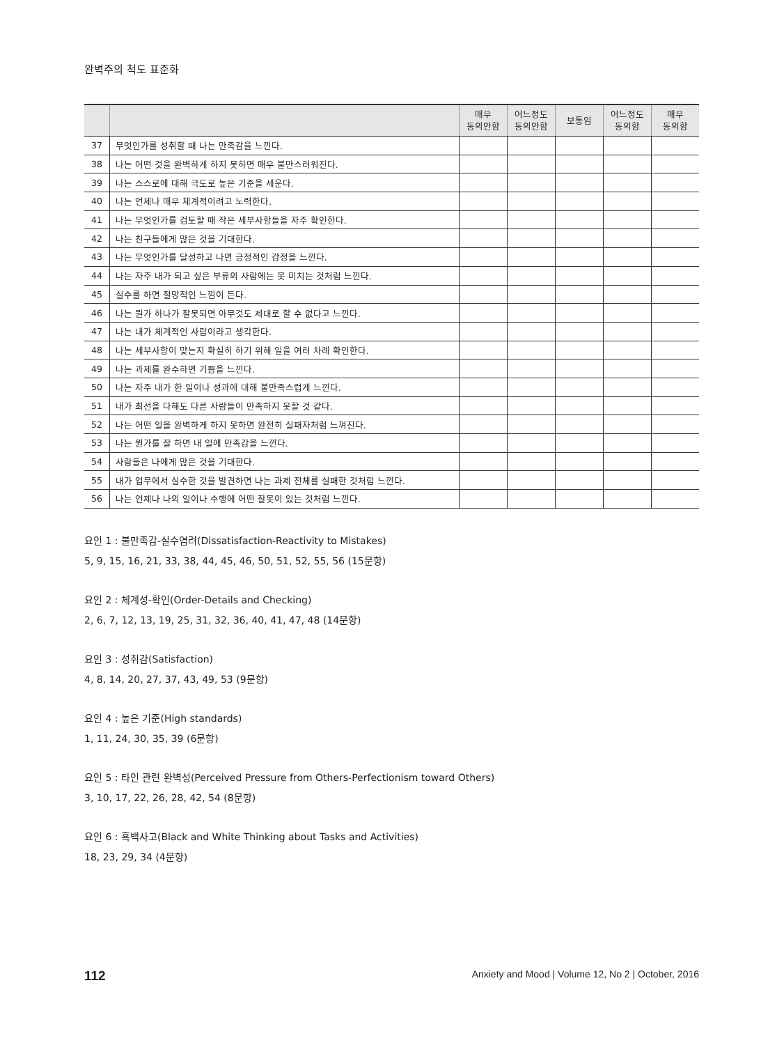완벽주의 척도 표준화
| | | 매우 동의안함 | 어느정도 동의안함 | 보통임 | 어느정도 동의함 | 매우 동의함 |
| --- | --- | --- | --- | --- | --- | --- |
| 37 | 무엇인가를 성취할 때 나는 만족감을 느낀다. | | | | | |
| 38 | 나는 어떤 것을 완벽하게 하지 못하면 매우 불만스러워진다. | | | | | |
| 39 | 나는 스스로에 대해 극도로 높은 기준을 세운다. | | | | | |
| 40 | 나는 언제나 매우 체계적이려고 노력한다. | | | | | |
| 41 | 나는 무엇인가를 검토할 때 작은 세부사항들을 자주 확인한다. | | | | | |
| 42 | 나는 친구들에게 많은 것을 기대한다. | | | | | |
| 43 | 나는 무엇인가를 달성하고 나면 긍정적인 감정을 느낀다. | | | | | |
| 44 | 나는 자주 내가 되고 싶은 부류의 사람에는 못 미치는 것처럼 느낀다. | | | | | |
| 45 | 실수를 하면 절망적인 느낌이 든다. | | | | | |
| 46 | 나는 뭔가 하나가 잘못되면 아무것도 제대로 할 수 없다고 느낀다. | | | | | |
| 47 | 나는 내가 체계적인 사람이라고 생각한다. | | | | | |
| 48 | 나는 세부사항이 맞는지 확실히 하기 위해 일을 여러 차례 확인한다. | | | | | |
| 49 | 나는 과제를 완수하면 기쁨을 느낀다. | | | | | |
| 50 | 나는 자주 내가 한 일이나 성과에 대해 불만족스럽게 느낀다. | | | | | |
| 51 | 내가 최선을 다해도 다른 사람들이 만족하지 못할 것 같다. | | | | | |
| 52 | 나는 어떤 일을 완벽하게 하지 못하면 완전히 실패자처럼 느껴진다. | | | | | |
| 53 | 나는 뭔가를 잘 하면 내 일에 만족감을 느낀다. | | | | | |
| 54 | 사람들은 나에게 많은 것을 기대한다. | | | | | |
| 55 | 내가 업무에서 실수한 것을 발견하면 나는 과제 전체를 실패한 것처럼 느낀다. | | | | | |
| 56 | 나는 언제나 나의 일이나 수행에 어떤 잘못이 있는 것처럼 느낀다. | | | | | |
요인 1 : 불만족감-실수염려(Dissatisfaction-Reactivity to Mistakes)
5, 9, 15, 16, 21, 33, 38, 44, 45, 46, 50, 51, 52, 55, 56 (15문항)
요인 2 : 체계성-확인(Order-Details and Checking)
2, 6, 7, 12, 13, 19, 25, 31, 32, 36, 40, 41, 47, 48 (14문항)
요인 3 : 성취감(Satisfaction)
4, 8, 14, 20, 27, 37, 43, 49, 53 (9문항)
요인 4 : 높은 기준(High standards)
1, 11, 24, 30, 35, 39 (6문항)
요인 5 : 타인 관련 완벽성(Perceived Pressure from Others-Perfectionism toward Others)
3, 10, 17, 22, 26, 28, 42, 54 (8문항)
요인 6 : 흑백사고(Black and White Thinking about Tasks and Activities)
18, 23, 29, 34 (4문항)
112 Anxiety and Mood | Volume 12, No 2 | October, 2016